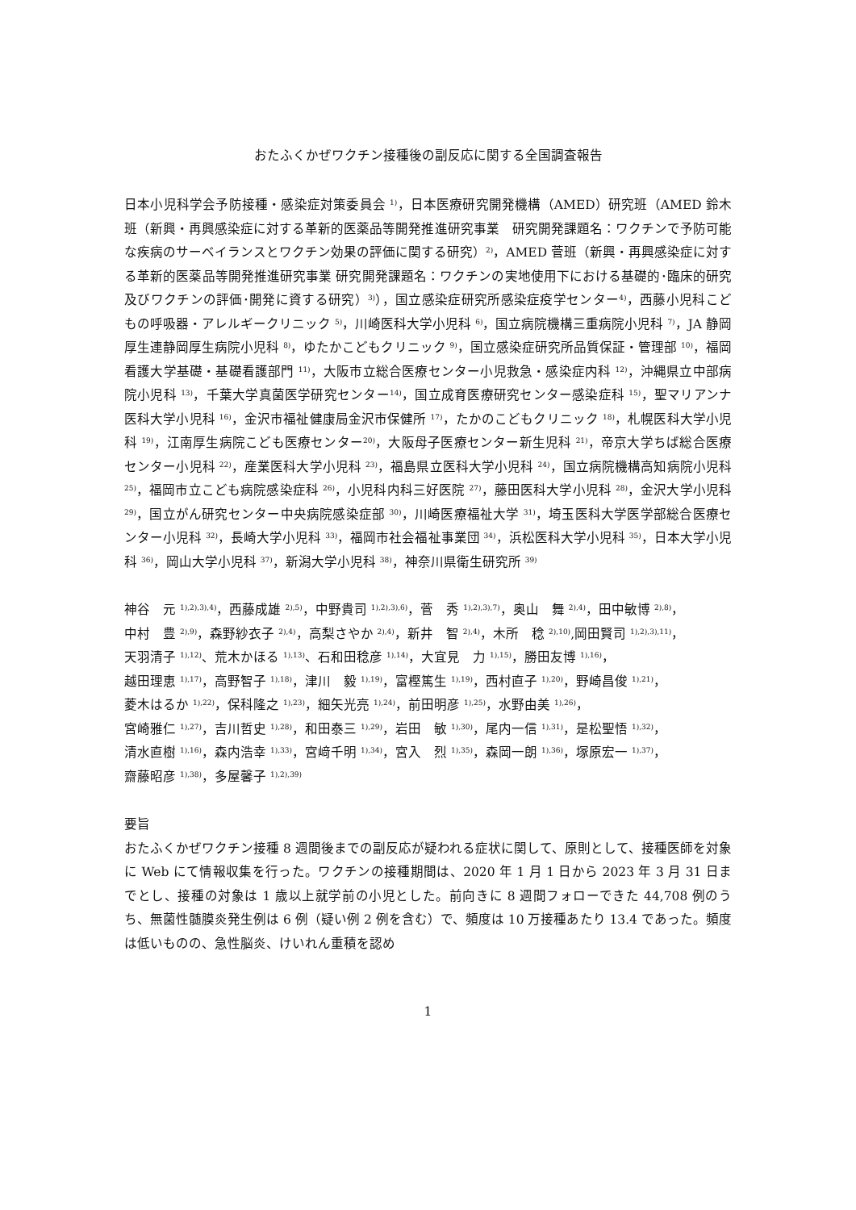おたふくかぜワクチン接種後の副反応に関する全国調査報告
日本小児科学会予防接種・感染症対策委員会 <sup>1)</sup>，日本医療研究開発機構（AMED）研究班（AMED 鈴木班（新興・再興感染症に対する革新的医薬品等開発推進研究事業　研究開発課題名：ワクチンで予防可能な疾病のサーベイランスとワクチン効果の評価に関する研究）<sup>2)</sup>，AMED 菅班（新興・再興感染症に対する革新的医薬品等開発推進研究事業 研究開発課題名：ワクチンの実地使用下における基礎的･臨床的研究及びワクチンの評価･開発に資する研究）<sup>3)</sup>），国立感染症研究所感染症疫学センター<sup>4)</sup>，西藤小児科こどもの呼吸器・アレルギークリニック <sup>5)</sup>，川崎医科大学小児科 <sup>6)</sup>，国立病院機構三重病院小児科 <sup>7)</sup>，JA 静岡厚生連静岡厚生病院小児科 <sup>8)</sup>，ゆたかこどもクリニック <sup>9)</sup>，国立感染症研究所品質保証・管理部 <sup>10)</sup>，福岡看護大学基礎・基礎看護部門 <sup>11)</sup>，大阪市立総合医療センター小児救急・感染症内科 <sup>12)</sup>，沖縄県立中部病院小児科 <sup>13)</sup>，千葉大学真菌医学研究センター<sup>14)</sup>，国立成育医療研究センター感染症科 <sup>15)</sup>，聖マリアンナ医科大学小児科 <sup>16)</sup>，金沢市福祉健康局金沢市保健所 <sup>17)</sup>，たかのこどもクリニック <sup>18)</sup>，札幌医科大学小児科 <sup>19)</sup>，江南厚生病院こども医療センター<sup>20)</sup>，大阪母子医療センター新生児科 <sup>21)</sup>，帝京大学ちば総合医療センター小児科 <sup>22)</sup>，産業医科大学小児科 <sup>23)</sup>，福島県立医科大学小児科 <sup>24)</sup>，国立病院機構高知病院小児科 <sup>25)</sup>，福岡市立こども病院感染症科 <sup>26)</sup>，小児科内科三好医院 <sup>27)</sup>，藤田医科大学小児科 <sup>28)</sup>，金沢大学小児科 <sup>29)</sup>，国立がん研究センター中央病院感染症部 <sup>30)</sup>，川崎医療福祉大学 <sup>31)</sup>，埼玉医科大学医学部総合医療センター小児科 <sup>32)</sup>，長崎大学小児科 <sup>33)</sup>，福岡市社会福祉事業団 <sup>34)</sup>，浜松医科大学小児科 <sup>35)</sup>，日本大学小児科 <sup>36)</sup>，岡山大学小児科 <sup>37)</sup>，新潟大学小児科 <sup>38)</sup>，神奈川県衛生研究所 <sup>39)</sup>
神谷　元 <sup>1),2),3),4)</sup>，西藤成雄 <sup>2),5)</sup>，中野貴司 <sup>1),2),3),6)</sup>，菅　秀 <sup>1),2),3),7)</sup>，奥山　舞 <sup>2),4)</sup>，田中敏博 <sup>2),8)</sup>，
中村　豊 <sup>2),9)</sup>，森野紗衣子 <sup>2),4)</sup>，高梨さやか <sup>2),4)</sup>，新井　智 <sup>2),4)</sup>，木所　稔 <sup>2),10)</sup>,岡田賢司 <sup>1),2),3),11)</sup>，
天羽清子 <sup>1),12)</sup>、荒木かほる <sup>1),13)</sup>、石和田稔彦 <sup>1),14)</sup>，大宜見　力 <sup>1),15)</sup>，勝田友博 <sup>1),16)</sup>，
越田理恵 <sup>1),17)</sup>，高野智子 <sup>1),18)</sup>，津川　毅 <sup>1),19)</sup>，富樫篤生 <sup>1),19)</sup>，西村直子 <sup>1),20)</sup>，野崎昌俊 <sup>1),21)</sup>，
菱木はるか <sup>1),22)</sup>，保科隆之 <sup>1),23)</sup>，細矢光亮 <sup>1),24)</sup>，前田明彦 <sup>1),25)</sup>，水野由美 <sup>1),26)</sup>，
宮崎雅仁 <sup>1),27)</sup>，吉川哲史 <sup>1),28)</sup>，和田泰三 <sup>1),29)</sup>，岩田　敏 <sup>1),30)</sup>，尾内一信 <sup>1),31)</sup>，是松聖悟 <sup>1),32)</sup>，
清水直樹 <sup>1),16)</sup>，森内浩幸 <sup>1),33)</sup>，宮﨑千明 <sup>1),34)</sup>，宮入　烈 <sup>1),35)</sup>，森岡一朗 <sup>1),36)</sup>，塚原宏一 <sup>1),37)</sup>，
齋藤昭彦 <sup>1),38)</sup>，多屋馨子 <sup>1),2),39)</sup>
要旨
おたふくかぜワクチン接種 8 週間後までの副反応が疑われる症状に関して、原則として、接種医師を対象に Web にて情報収集を行った。ワクチンの接種期間は、2020 年 1 月 1 日から 2023 年 3 月 31 日までとし、接種の対象は 1 歳以上就学前の小児とした。前向きに 8 週間フォローできた 44,708 例のうち、無菌性髄膜炎発生例は 6 例（疑い例 2 例を含む）で、頻度は 10 万接種あたり 13.4 であった。頻度は低いものの、急性脳炎、けいれん重積を認め
1